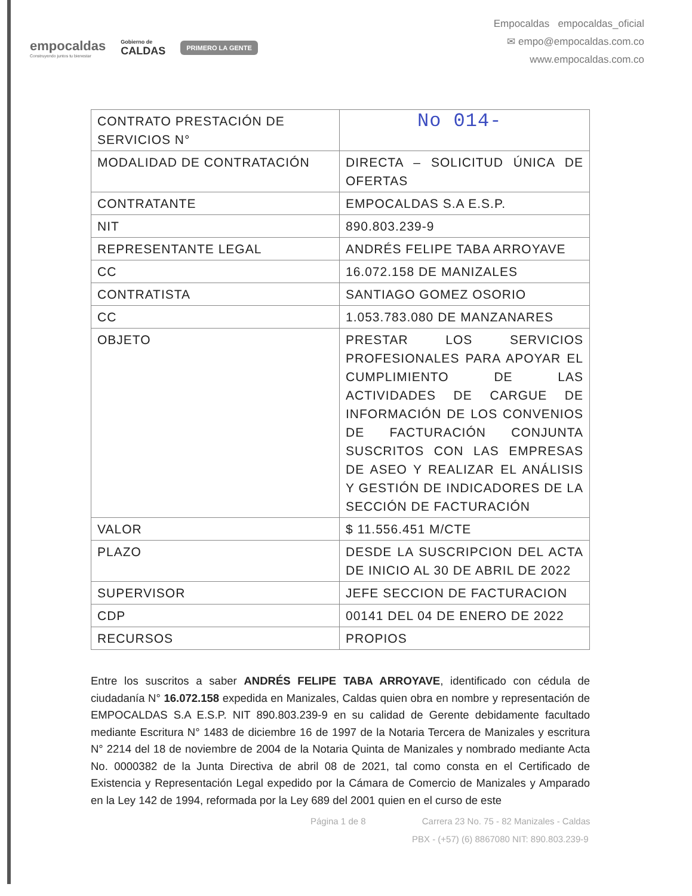empocaldas
Construyendo juntos tu bienestar
Gobierno de
CALDAS
PRIMERO LA GENTE
Empocaldas empocaldas_oficial
✉ empo@empocaldas.com.co
www.empocaldas.com.co
| CONTRATO PRESTACIÓN DE SERVICIOS N° | No 014- |
| MODALIDAD DE CONTRATACIÓN | DIRECTA – SOLICITUD ÚNICA DE OFERTAS |
| CONTRATANTE | EMPOCALDAS S.A E.S.P. |
| NIT | 890.803.239-9 |
| REPRESENTANTE LEGAL | ANDRÉS FELIPE TABA ARROYAVE |
| CC | 16.072.158 DE MANIZALES |
| CONTRATISTA | SANTIAGO GOMEZ OSORIO |
| CC | 1.053.783.080 DE MANZANARES |
| OBJETO | PRESTAR LOS SERVICIOS PROFESIONALES PARA APOYAR EL CUMPLIMIENTO DE LAS ACTIVIDADES DE CARGUE DE INFORMACIÓN DE LOS CONVENIOS DE FACTURACIÓN CONJUNTA SUSCRITOS CON LAS EMPRESAS DE ASEO Y REALIZAR EL ANÁLISIS Y GESTIÓN DE INDICADORES DE LA SECCIÓN DE FACTURACIÓN |
| VALOR | $ 11.556.451 M/CTE |
| PLAZO | DESDE LA SUSCRIPCION DEL ACTA DE INICIO AL 30 DE ABRIL DE 2022 |
| SUPERVISOR | JEFE SECCION DE FACTURACION |
| CDP | 00141 DEL 04 DE ENERO DE 2022 |
| RECURSOS | PROPIOS |
Entre los suscritos a saber ANDRÉS FELIPE TABA ARROYAVE, identificado con cédula de ciudadanía N° 16.072.158 expedida en Manizales, Caldas quien obra en nombre y representación de EMPOCALDAS S.A E.S.P. NIT 890.803.239-9 en su calidad de Gerente debidamente facultado mediante Escritura N° 1483 de diciembre 16 de 1997 de la Notaria Tercera de Manizales y escritura N° 2214 del 18 de noviembre de 2004 de la Notaria Quinta de Manizales y nombrado mediante Acta No. 0000382 de la Junta Directiva de abril 08 de 2021, tal como consta en el Certificado de Existencia y Representación Legal expedido por la Cámara de Comercio de Manizales y Amparado en la Ley 142 de 1994, reformada por la Ley 689 del 2001 quien en el curso de este
Página 1 de 8 Carrera 23 No. 75 - 82 Manizales - Caldas
PBX - (+57) (6) 8867080 NIT: 890.803.239-9